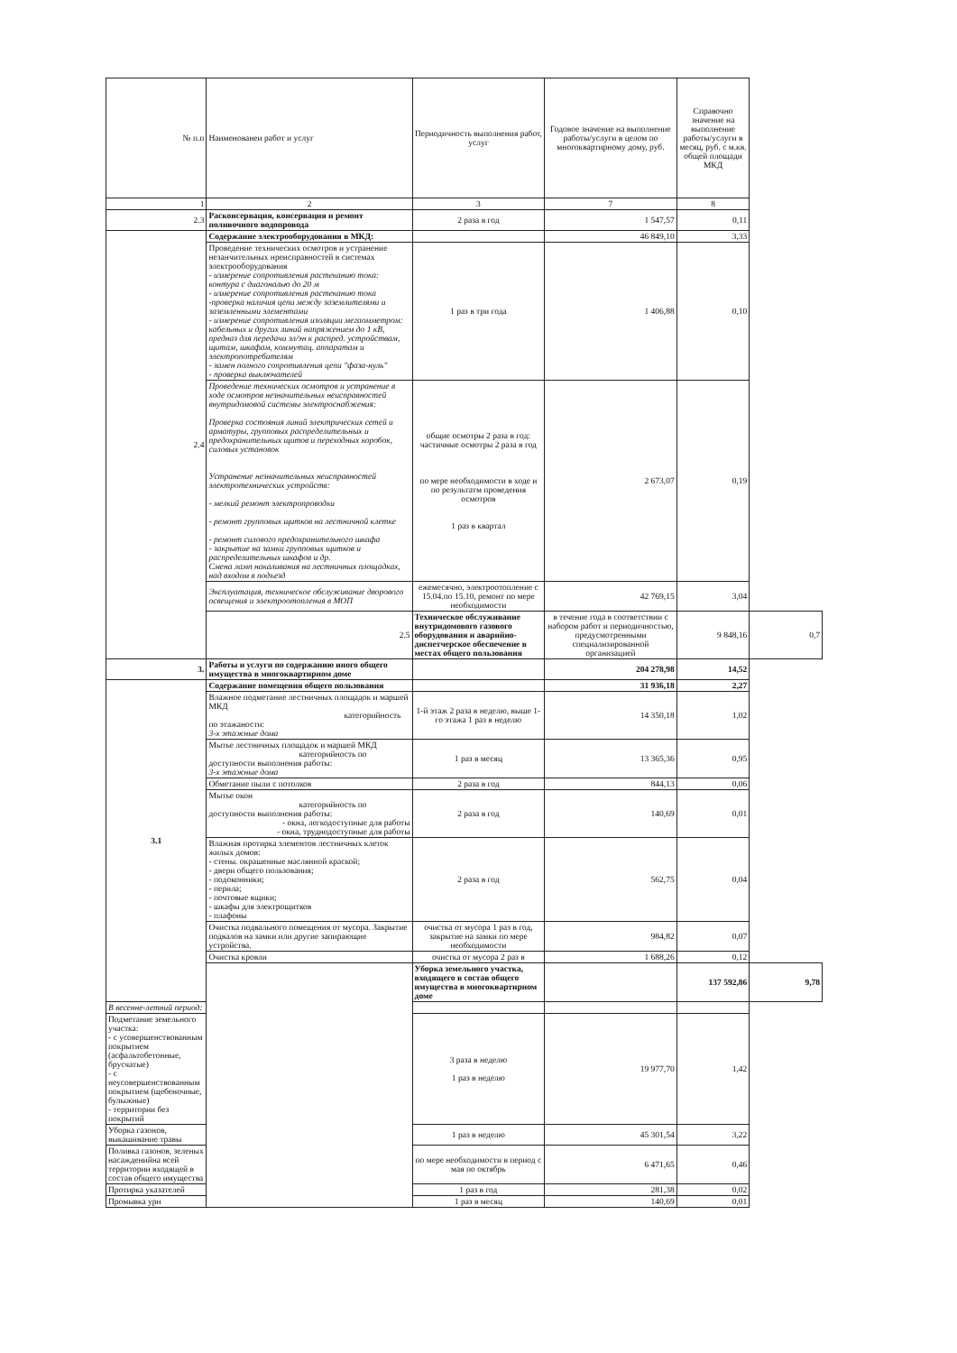| № п.п | Наименованеи работ и услуг | Периодичность выполнения работ, услуг | Годовое значение на выполнение работы/услуги в целом по многоквартирному дому, руб. | Справочно значение на выполнение работы/услуги в месяц, руб. с м.кв. общей площади МКД | |
| --- | --- | --- | --- | --- | --- |
| 1 | 2 | 3 | 7 | 8 | |
| 2.3 | Расконсервация, консервация и ремонт поливочного водопровода | 2 раза в год | 1 547,57 | 0,11 | |
| 2.4 | Содержание электрооборудования в МКД: | | 46 849,10 | 3,33 | |
| | Проведение технических осмотров и устранение незанчительных нреисправностей в системах электрооборудования - измерение сопротивления растеканию тока: контура с диагональю до 20 м - измерение сопротивления растеканию тока -проверка наличия цепи между заземлителями и заземленными элементами - измерение сопротивления изоляции мегаомметром: кабельных и других линий напряжением до 1 кВ, предназ для передачи эл/эн к распред. устройствам, щитам, шкафам, коммутац. аппаратам и электропотребителям - замен полного сопротивления цепи "фаза-нуль" - проверка выключателей | 1 раз в три года | 1 406,88 | 0,10 | |
| | Проведение технических осмотров и устранение в ходе осмотров незначительных неисправностей внутридомовой системы электроснабжения: Проверка состояния линий электрических сетей и арматуры, групповых распределительных и предохранительных щитов и переходных коробок, силовых установок Устранение незначительных неисправностей электротехнических устройств: - мелкий ремонт электропроводки - ремонт групповых щитков на лестничной клетке - ремонт силового предохранительного шкафа - закрытие на замки групповых щитков и распределительных шкафов и др. Смена ламп накаливания на лестничных площадках, над входом в подъезд | общие осмотры 2 раза в год: частичные осмотры 2 раза в год по мере необходимости в ходе и по результатм проведения осмотров 1 раз в квартал | 2 673,07 | 0,19 | |
| | Эксплуатация, техническое обслуживание дворового освещения и электроотопления в МОП | ежемесячно, электроотопление с 15.04.по 15.10, ремонт по мере необходимости | 42 769,15 | 3,04 | |
| | 2.5 | Техническое обслуживание внутридомового газового оборудования и аварийно-диспетчерское обеспечение в местах общего пользования | в течение года в соответствии с набором работ и периодичностью, предусмотренными специализированной организацией | 9 848,16 | 0,7 |
| 3. | Работы и услуги по содержанию иного общего имущества в многоквартирном доме | | 204 278,98 | 14,52 | |
| 3.1 | Содержание помещения общего пользования | | 31 936,18 | 2,27 | |
| | Влажное подметание лестничных площадок и маршей МКД категорийность по этажаности: 3-х этажные дома | 1-й этаж 2 раза в неделю, выше 1-го этажа 1 раз в неделю | 14 350,18 | 1,02 | |
| | Мытье лестничных площадок и маршей МКД категорийность по доступности выполнения работы: 3-х этажные дома | 1 раз в месяц | 13 365,36 | 0,95 | |
| | Обметание пыли с потолков | 2 раза в год | 844,13 | 0,06 | |
| | Мытье окон категорийность по доступности выполнения работы: - окна, легкодоступные для работы - окна, труднодоступные для работы | 2 раза в год | 140,69 | 0,01 | |
| | Влажная протирка элементов лестничных клеток жилых домов: - стены. окрашенные маслянной краской; - двери общего пользования; - подоконники; - перила; - почтовые ящики; - шкафы для электрощитков - плафоны | 2 раза в год | 562,75 | 0,04 | |
| | Очистка подвального помещения от мусора. Закрытие подвалов на замки или другие запирающие устройства. | очистка от мусора 1 раз в год, закрытие на замки по мере необходимости | 984,82 | 0,07 | |
| | Очистка кровли | очистка от мусора 2 раз в | 1 688,26 | 0,12 | |
| | | Уборка земельного участка, входящего в состав общего имущества в многоквартирном доме | | 137 592,86 | 9,78 |
| В весенне-летний период: | | | | | |
| Подметание земельного участка: - с усовершенствованным покрытием (асфальтобетонные, брусчатые) - с неусовершенствованным покрытием (щебеночные, булыжные) - территории без покрытий | | 3 раза в неделю 1 раз в неделю | 19 977,70 | 1,42 | |
| Уборка газонов, выкашивание травы | | 1 раз в неделю | 45 301,54 | 3,22 | |
| Поливка газонов, зеленых насажденийна всей территории входящей в состав общего имущества | | по мере необходимости в период с мая по октябрь | 6 471,65 | 0,46 | |
| Протирка указателей | | 1 раз в год | 281,38 | 0,02 | |
| Промывка урн | | 1 раз в месяц | 140,69 | 0,01 | |